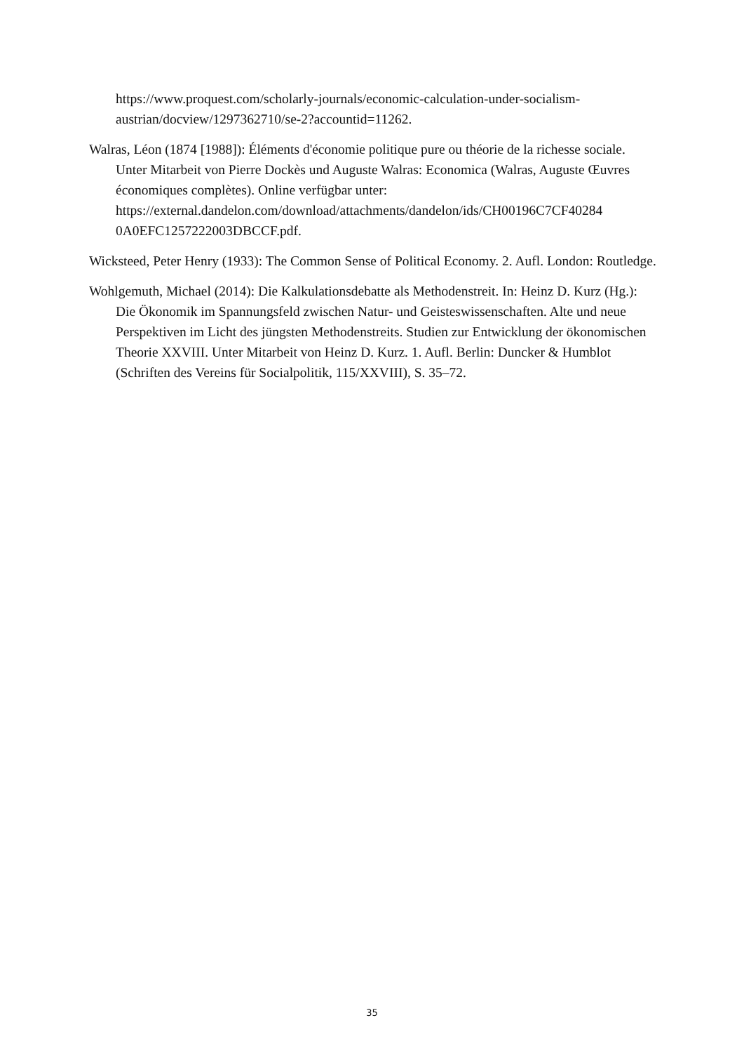https://www.proquest.com/scholarly-journals/economic-calculation-under-socialism-austrian/docview/1297362710/se-2?accountid=11262.
Walras, Léon (1874 [1988]): Éléments d'économie politique pure ou théorie de la richesse sociale. Unter Mitarbeit von Pierre Dockès und Auguste Walras: Economica (Walras, Auguste Œuvres économiques complètes). Online verfügbar unter: https://external.dandelon.com/download/attachments/dandelon/ids/CH00196C7CF40284 0A0EFC1257222003DBCCF.pdf.
Wicksteed, Peter Henry (1933): The Common Sense of Political Economy. 2. Aufl. London: Routledge.
Wohlgemuth, Michael (2014): Die Kalkulationsdebatte als Methodenstreit. In: Heinz D. Kurz (Hg.): Die Ökonomik im Spannungsfeld zwischen Natur- und Geisteswissenschaften. Alte und neue Perspektiven im Licht des jüngsten Methodenstreits. Studien zur Entwicklung der ökonomischen Theorie XXVIII. Unter Mitarbeit von Heinz D. Kurz. 1. Aufl. Berlin: Duncker & Humblot (Schriften des Vereins für Socialpolitik, 115/XXVIII), S. 35–72.
35